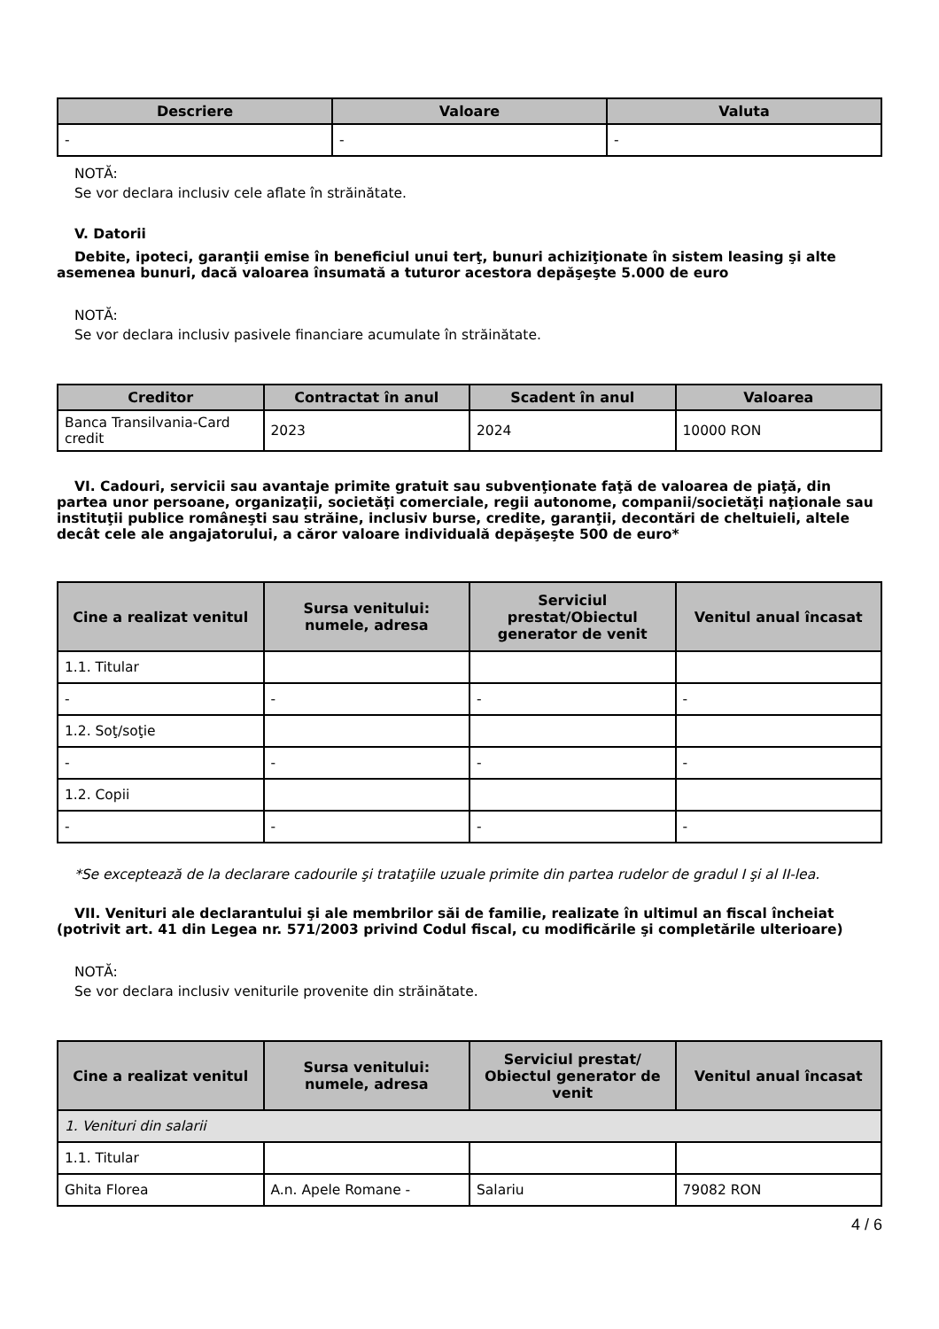| Descriere | Valoare | Valuta |
| --- | --- | --- |
| - | - | - |
NOTĂ:
Se vor declara inclusiv cele aflate în străinătate.
V. Datorii
Debite, ipoteci, garanţii emise în beneficiul unui terţ, bunuri achiziţionate în sistem leasing şi alte asemenea bunuri, dacă valoarea însumată a tuturor acestora depăşeşte 5.000 de euro
NOTĂ:
Se vor declara inclusiv pasivele financiare acumulate în străinătate.
| Creditor | Contractat în anul | Scadent în anul | Valoarea |
| --- | --- | --- | --- |
| Banca Transilvania-Card credit | 2023 | 2024 | 10000 RON |
VI. Cadouri, servicii sau avantaje primite gratuit sau subvenţionate faţă de valoarea de piaţă, din partea unor persoane, organizaţii, societăţi comerciale, regii autonome, companii/societăţi naţionale sau instituţii publice româneşti sau străine, inclusiv burse, credite, garanţii, decontări de cheltuieli, altele decât cele ale angajatorului, a căror valoare individuală depăşeşte 500 de euro*
| Cine a realizat venitul | Sursa venitului: numele, adresa | Serviciul prestat/Obiectul generator de venit | Venitul anual încasat |
| --- | --- | --- | --- |
| 1.1. Titular | | | |
| - | - | - | - |
| 1.2. Soţ/soţie | | | |
| - | - | - | - |
| 1.2. Copii | | | |
| - | - | - | - |
*Se exceptează de la declarare cadourile şi trataţiile uzuale primite din partea rudelor de gradul I şi al II-lea.
VII. Venituri ale declarantului şi ale membrilor săi de familie, realizate în ultimul an fiscal încheiat (potrivit art. 41 din Legea nr. 571/2003 privind Codul fiscal, cu modificările şi completările ulterioare)
NOTĂ:
Se vor declara inclusiv veniturile provenite din străinătate.
| Cine a realizat venitul | Sursa venitului: numele, adresa | Serviciul prestat/ Obiectul generator de venit | Venitul anual încasat |
| --- | --- | --- | --- |
| 1. Venituri din salarii | | | |
| 1.1. Titular | | | |
| Ghita Florea | A.n. Apele Romane - | Salariu | 79082 RON |
4 / 6